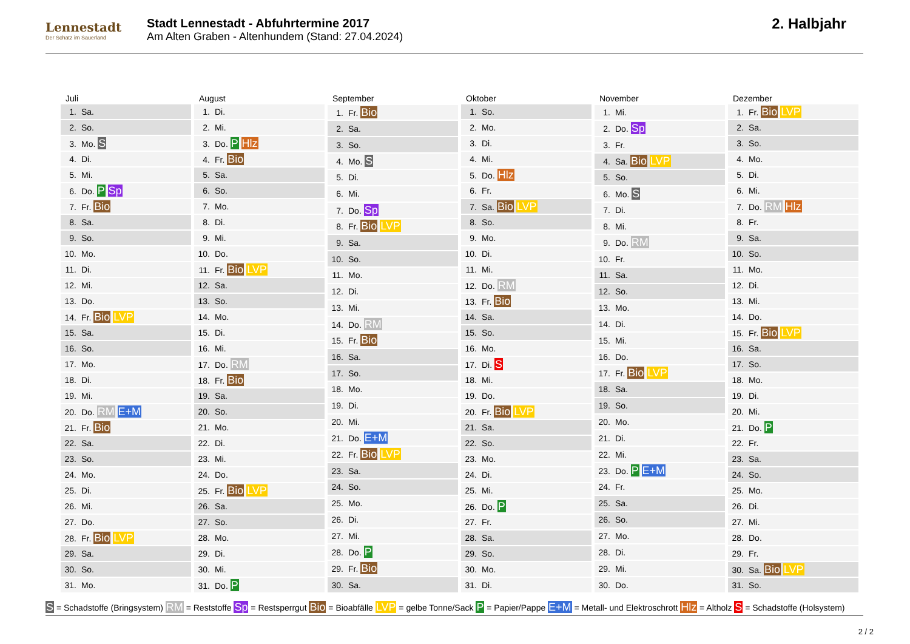Lennestadt
Der Schatz im Sauerland
Stadt Lennestadt - Abfuhrtermine 2017
Am Alten Graben - Altenhundem (Stand: 27.04.2024)
2. Halbjahr
| Juli |
| --- |
| 1. Sa. |
| 2. So. |
| 3. Mo. S |
| 4. Di. |
| 5. Mi. |
| 6. Do. P Sp |
| 7. Fr. Bio |
| 8. Sa. |
| 9. So. |
| 10. Mo. |
| 11. Di. |
| 12. Mi. |
| 13. Do. |
| 14. Fr. Bio LVP |
| 15. Sa. |
| 16. So. |
| 17. Mo. |
| 18. Di. |
| 19. Mi. |
| 20. Do. RM E+M |
| 21. Fr. Bio |
| 22. Sa. |
| 23. So. |
| 24. Mo. |
| 25. Di. |
| 26. Mi. |
| 27. Do. |
| 28. Fr. Bio LVP |
| 29. Sa. |
| 30. So. |
| 31. Mo. |
| August |
| --- |
| 1. Di. |
| 2. Mi. |
| 3. Do. P Hlz |
| 4. Fr. Bio |
| 5. Sa. |
| 6. So. |
| 7. Mo. |
| 8. Di. |
| 9. Mi. |
| 10. Do. |
| 11. Fr. Bio LVP |
| 12. Sa. |
| 13. So. |
| 14. Mo. |
| 15. Di. |
| 16. Mi. |
| 17. Do. RM |
| 18. Fr. Bio |
| 19. Sa. |
| 20. So. |
| 21. Mo. |
| 22. Di. |
| 23. Mi. |
| 24. Do. |
| 25. Fr. Bio LVP |
| 26. Sa. |
| 27. So. |
| 28. Mo. |
| 29. Di. |
| 30. Mi. |
| 31. Do. P |
| September |
| --- |
| 1. Fr. Bio |
| 2. Sa. |
| 3. So. |
| 4. Mo. S |
| 5. Di. |
| 6. Mi. |
| 7. Do. Sp |
| 8. Fr. Bio LVP |
| 9. Sa. |
| 10. So. |
| 11. Mo. |
| 12. Di. |
| 13. Mi. |
| 14. Do. RM |
| 15. Fr. Bio |
| 16. Sa. |
| 17. So. |
| 18. Mo. |
| 19. Di. |
| 20. Mi. |
| 21. Do. E+M |
| 22. Fr. Bio LVP |
| 23. Sa. |
| 24. So. |
| 25. Mo. |
| 26. Di. |
| 27. Mi. |
| 28. Do. P |
| 29. Fr. Bio |
| 30. Sa. |
| Oktober |
| --- |
| 1. So. |
| 2. Mo. |
| 3. Di. |
| 4. Mi. |
| 5. Do. Hlz |
| 6. Fr. |
| 7. Sa. Bio LVP |
| 8. So. |
| 9. Mo. |
| 10. Di. |
| 11. Mi. |
| 12. Do. RM |
| 13. Fr. Bio |
| 14. Sa. |
| 15. So. |
| 16. Mo. |
| 17. Di. S |
| 18. Mi. |
| 19. Do. |
| 20. Fr. Bio LVP |
| 21. Sa. |
| 22. So. |
| 23. Mo. |
| 24. Di. |
| 25. Mi. |
| 26. Do. P |
| 27. Fr. |
| 28. Sa. |
| 29. So. |
| 30. Mo. |
| 31. Di. |
| November |
| --- |
| 1. Mi. |
| 2. Do. Sp |
| 3. Fr. |
| 4. Sa. Bio LVP |
| 5. So. |
| 6. Mo. S |
| 7. Di. |
| 8. Mi. |
| 9. Do. RM |
| 10. Fr. |
| 11. Sa. |
| 12. So. |
| 13. Mo. |
| 14. Di. |
| 15. Mi. |
| 16. Do. |
| 17. Fr. Bio LVP |
| 18. Sa. |
| 19. So. |
| 20. Mo. |
| 21. Di. |
| 22. Mi. |
| 23. Do. P E+M |
| 24. Fr. |
| 25. Sa. |
| 26. So. |
| 27. Mo. |
| 28. Di. |
| 29. Mi. |
| 30. Do. |
| Dezember |
| --- |
| 1. Fr. Bio LVP |
| 2. Sa. |
| 3. So. |
| 4. Mo. |
| 5. Di. |
| 6. Mi. |
| 7. Do. RM Hlz |
| 8. Fr. |
| 9. Sa. |
| 10. So. |
| 11. Mo. |
| 12. Di. |
| 13. Mi. |
| 14. Do. |
| 15. Fr. Bio LVP |
| 16. Sa. |
| 17. So. |
| 18. Mo. |
| 19. Di. |
| 20. Mi. |
| 21. Do. P |
| 22. Fr. |
| 23. Sa. |
| 24. So. |
| 25. Mo. |
| 26. Di. |
| 27. Mi. |
| 28. Do. |
| 29. Fr. |
| 30. Sa. Bio LVP |
| 31. So. |
S = Schadstoffe (Bringsystem) RM = Reststoffe Sp = Restsperrgut Bio = Bioabfälle LVP = gelbe Tonne/Sack P = Papier/Pappe E+M = Metall- und Elektroschrott Hlz = Altholz S = Schadstoffe (Holsystem)
2 / 2